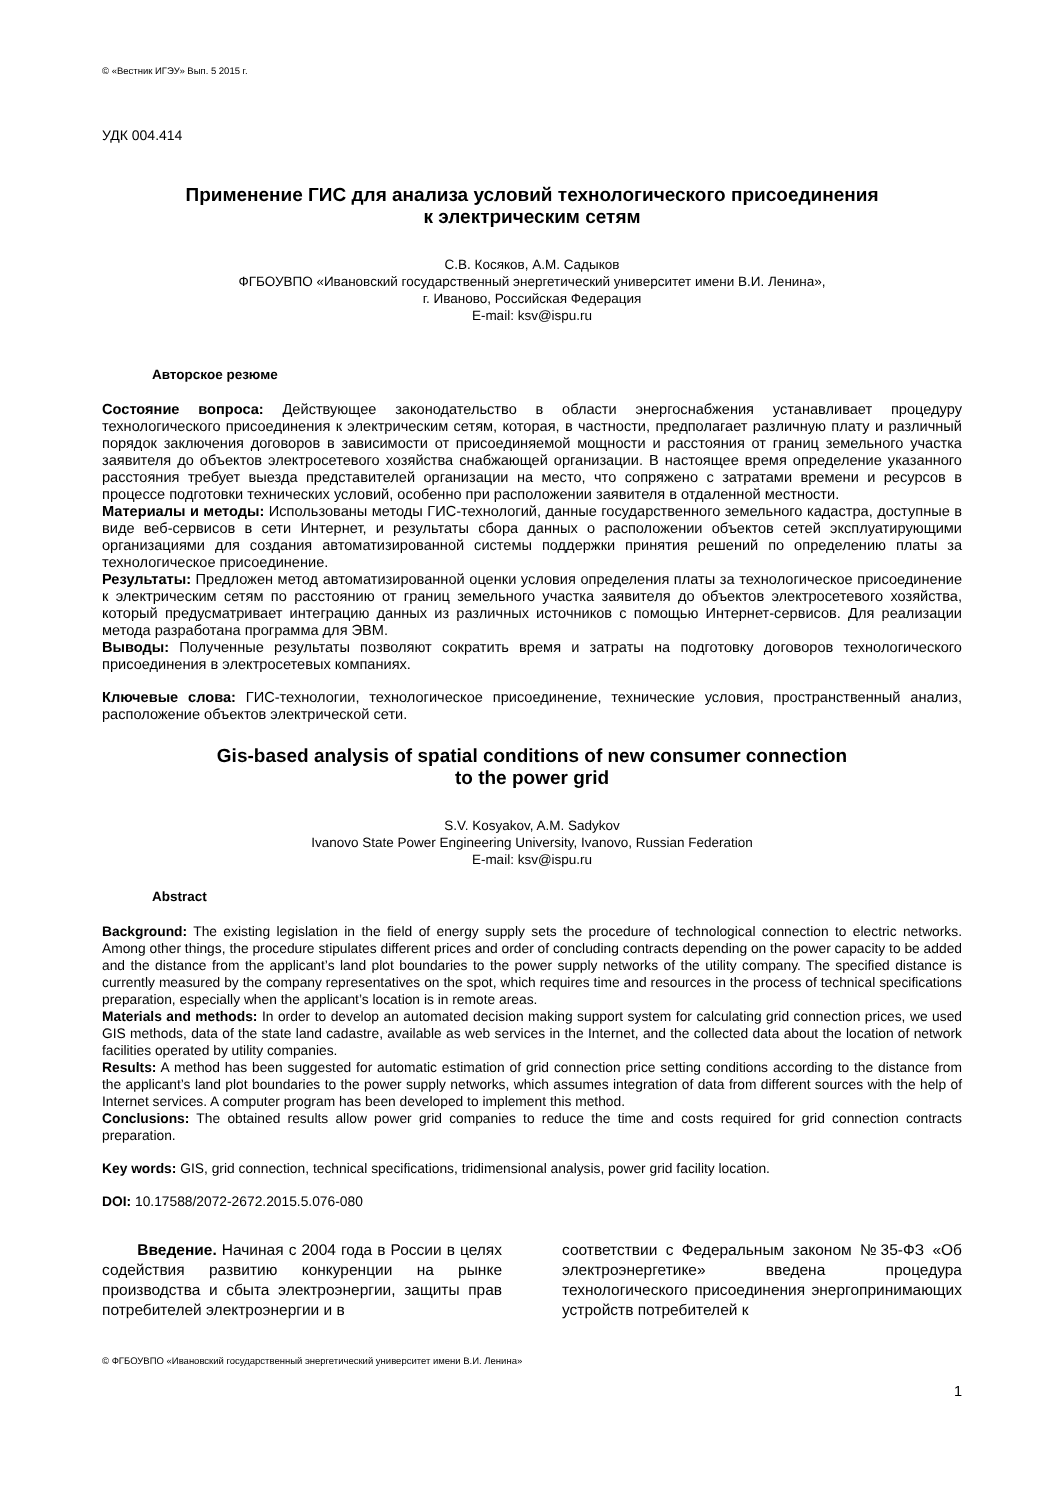© «Вестник ИГЭУ» Вып. 5 2015 г.
УДК 004.414
Применение ГИС для анализа условий технологического присоединения
к электрическим сетям
С.В. Косяков, А.М. Садыков
ФГБОУВПО «Ивановский государственный энергетический университет имени В.И. Ленина»,
г. Иваново, Российская Федерация
E-mail: ksv@ispu.ru
Авторское резюме
Состояние вопроса: Действующее законодательство в области энергоснабжения устанавливает процедуру технологического присоединения к электрическим сетям, которая, в частности, предполагает различную плату и различный порядок заключения договоров в зависимости от присоединяемой мощности и расстояния от границ земельного участка заявителя до объектов электросетевого хозяйства снабжающей организации. В настоящее время определение указанного расстояния требует выезда представителей организации на место, что сопряжено с затратами времени и ресурсов в процессе подготовки технических условий, особенно при расположении заявителя в отдаленной местности.
Материалы и методы: Использованы методы ГИС-технологий, данные государственного земельного кадастра, доступные в виде веб-сервисов в сети Интернет, и результаты сбора данных о расположении объектов сетей эксплуатирующими организациями для создания автоматизированной системы поддержки принятия решений по определению платы за технологическое присоединение.
Результаты: Предложен метод автоматизированной оценки условия определения платы за технологическое присоединение к электрическим сетям по расстоянию от границ земельного участка заявителя до объектов электросетевого хозяйства, который предусматривает интеграцию данных из различных источников с помощью Интернет-сервисов. Для реализации метода разработана программа для ЭВМ.
Выводы: Полученные результаты позволяют сократить время и затраты на подготовку договоров технологического присоединения в электросетевых компаниях.
Ключевые слова: ГИС-технологии, технологическое присоединение, технические условия, пространственный анализ, расположение объектов электрической сети.
Gis-based analysis of spatial conditions of new consumer connection
to the power grid
S.V. Kosyakov, A.M. Sadykov
Ivanovo State Power Engineering University, Ivanovo, Russian Federation
E-mail: ksv@ispu.ru
Abstract
Background: The existing legislation in the field of energy supply sets the procedure of technological connection to electric networks. Among other things, the procedure stipulates different prices and order of concluding contracts depending on the power capacity to be added and the distance from the applicant’s land plot boundaries to the power supply networks of the utility company. The specified distance is currently measured by the company representatives on the spot, which requires time and resources in the process of technical specifications preparation, especially when the applicant’s location is in remote areas.
Materials and methods: In order to develop an automated decision making support system for calculating grid connection prices, we used GIS methods, data of the state land cadastre, available as web services in the Internet, and the collected data about the location of network facilities operated by utility companies.
Results: A method has been suggested for automatic estimation of grid connection price setting conditions according to the distance from the applicant’s land plot boundaries to the power supply networks, which assumes integration of data from different sources with the help of Internet services. A computer program has been developed to implement this method.
Conclusions: The obtained results allow power grid companies to reduce the time and costs required for grid connection contracts preparation.
Key words: GIS, grid connection, technical specifications, tridimensional analysis, power grid facility location.
DOI: 10.17588/2072-2672.2015.5.076-080
Введение. Начиная с 2004 года в России в целях содействия развитию конкуренции на рынке производства и сбыта электроэнергии, защиты прав потребителей электроэнергии и в
соответствии с Федеральным законом №35-ФЗ «Об электроэнергетике» введена процедура технологического присоединения энергопринимающих устройств потребителей к
© ФГБОУВПО «Ивановский государственный энергетический университет имени В.И. Ленина»
1